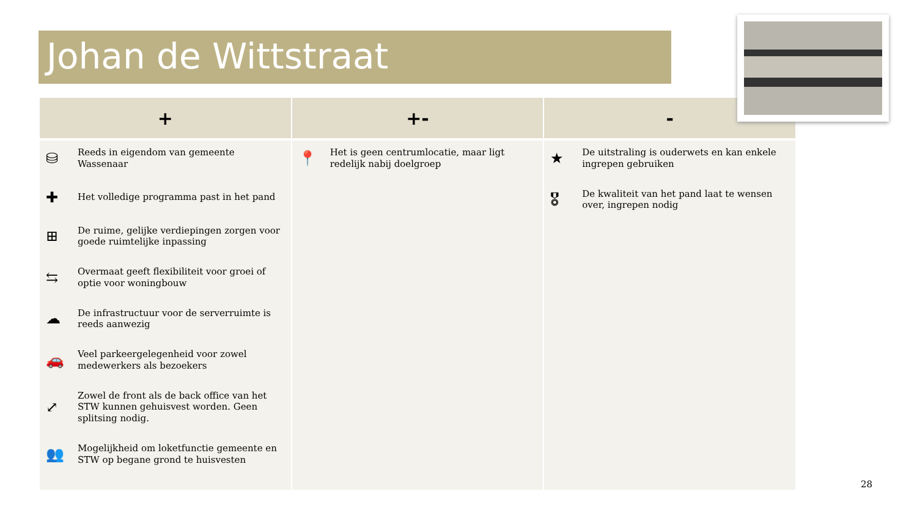Johan de Wittstraat
| + | +- | - |
| --- | --- | --- |
| ⛁ Reeds in eigendom van gemeente Wassenaar ✚ Het volledige programma past in het pand ⊞ De ruime, gelijke verdiepingen zorgen voor goede ruimtelijke inpassing ⇆ Overmaat geeft flexibiliteit voor groei of optie voor woningbouw ☁ De infrastructuur voor de serverruimte is reeds aanwezig 🚗 Veel parkeergelegenheid voor zowel medewerkers als bezoekers ⤢ Zowel de front als de back office van het STW kunnen gehuisvest worden. Geen splitsing nodig. 👥 Mogelijkheid om loketfunctie gemeente en STW op begane grond te huisvesten | 📍 Het is geen centrumlocatie, maar ligt redelijk nabij doelgroep | ★ De uitstraling is ouderwets en kan enkele ingrepen gebruiken 🎖 De kwaliteit van het pand laat te wensen over, ingrepen nodig |
28